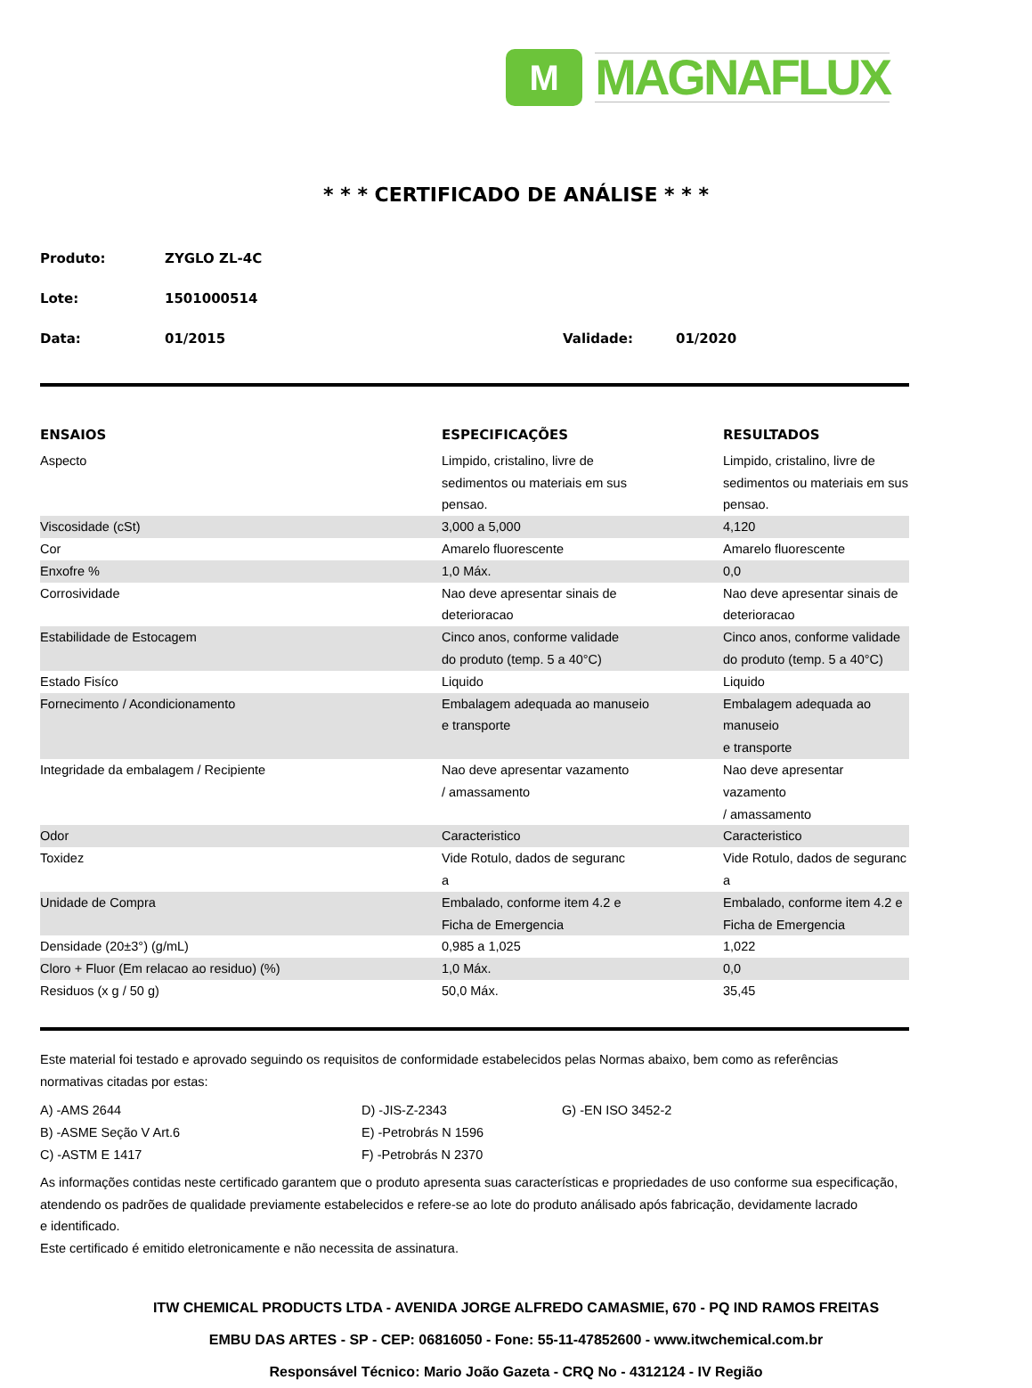M
MAGNAFLUX
* * * CERTIFICADO DE ANÁLISE * * *
Produto: ZYGLO ZL-4C
Lote: 1501000514
Data: 01/2015 Validade: 01/2020
| ENSAIOS | ESPECIFICAÇÕES | RESULTADOS |
| --- | --- | --- |
| Aspecto | Limpido, cristalino, livre de sedimentos ou materiais em sus pensao. | Limpido, cristalino, livre de sedimentos ou materiais em sus pensao. |
| Viscosidade (cSt) | 3,000 a 5,000 | 4,120 |
| Cor | Amarelo fluorescente | Amarelo fluorescente |
| Enxofre % | 1,0 Máx. | 0,0 |
| Corrosividade | Nao deve apresentar sinais de deterioracao | Nao deve apresentar sinais de deterioracao |
| Estabilidade de Estocagem | Cinco anos, conforme validade do produto (temp. 5 a 40°C) | Cinco anos, conforme validade do produto (temp. 5 a 40°C) |
| Estado Fisíco | Liquido | Liquido |
| Fornecimento / Acondicionamento | Embalagem adequada ao manuseio e transporte | Embalagem adequada ao manuseio e transporte |
| Integridade da embalagem / Recipiente | Nao deve apresentar vazamento / amassamento | Nao deve apresentar vazamento / amassamento |
| Odor | Caracteristico | Caracteristico |
| Toxidez | Vide Rotulo, dados de seguranc a | Vide Rotulo, dados de seguranc a |
| Unidade de Compra | Embalado, conforme item 4.2 e Ficha de Emergencia | Embalado, conforme item 4.2 e Ficha de Emergencia |
| Densidade (20±3°) (g/mL) | 0,985 a 1,025 | 1,022 |
| Cloro + Fluor (Em relacao ao residuo) (%) | 1,0 Máx. | 0,0 |
| Residuos (x g / 50 g) | 50,0 Máx. | 35,45 |
Este material foi testado e aprovado seguindo os requisitos de conformidade estabelecidos pelas Normas abaixo, bem como as referências
normativas citadas por estas:
A) -AMS 2644 D) -JIS-Z-2343 G) -EN ISO 3452-2 B) -ASME Seção V Art.6 E) -Petrobrás N 1596 C) -ASTM E 1417 F) -Petrobrás N 2370
As informações contidas neste certificado garantem que o produto apresenta suas características e propriedades de uso conforme sua especificação,
atendendo os padrões de qualidade previamente estabelecidos e refere-se ao lote do produto análisado após fabricação, devidamente lacrado
e identificado.
Este certificado é emitido eletronicamente e não necessita de assinatura.
ITW CHEMICAL PRODUCTS LTDA - AVENIDA JORGE ALFREDO CAMASMIE, 670 - PQ IND RAMOS FREITAS
EMBU DAS ARTES - SP - CEP: 06816050 - Fone: 55-11-47852600 - www.itwchemical.com.br
Responsável Técnico: Mario João Gazeta - CRQ No - 4312124 - IV Região